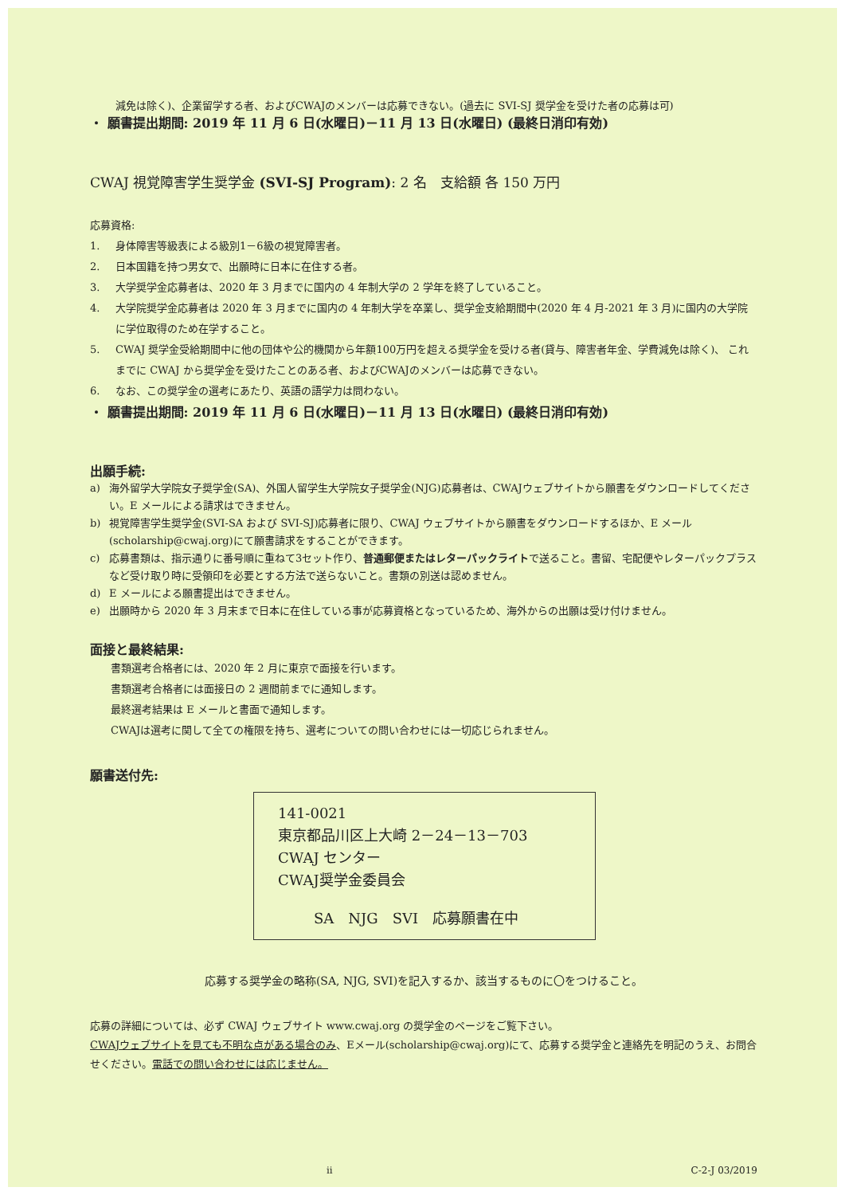減免は除く)、企業留学する者、およびCWAJのメンバーは応募できない。(過去に SVI-SJ 奨学金を受けた者の応募は可)
・ 願書提出期間: 2019 年 11 月 6 日(水曜日)－11 月 13 日(水曜日) (最終日消印有効)
CWAJ 視覚障害学生奨学金 (SVI-SJ Program): 2 名　支給額 各 150 万円
応募資格:
1. 身体障害等級表による級別1－6級の視覚障害者。
2. 日本国籍を持つ男女で、出願時に日本に在住する者。
3. 大学奨学金応募者は、2020 年 3 月までに国内の 4 年制大学の 2 学年を終了していること。
4. 大学院奨学金応募者は 2020 年 3 月までに国内の 4 年制大学を卒業し、奨学金支給期間中(2020 年 4 月-2021 年 3 月)に国内の大学院に学位取得のため在学すること。
5. CWAJ 奨学金受給期間中に他の団体や公的機関から年額100万円を超える奨学金を受ける者(貸与、障害者年金、学費減免は除く)、 これまでに CWAJ から奨学金を受けたことのある者、およびCWAJのメンバーは応募できない。
6. なお、この奨学金の選考にあたり、英語の語学力は問わない。
・ 願書提出期間: 2019 年 11 月 6 日(水曜日)－11 月 13 日(水曜日) (最終日消印有効)
出願手続:
a) 海外留学大学院女子奨学金(SA)、外国人留学生大学院女子奨学金(NJG)応募者は、CWAJウェブサイトから願書をダウンロードしてください。E メールによる請求はできません。
b) 視覚障害学生奨学金(SVI-SA および SVI-SJ)応募者に限り、CWAJ ウェブサイトから願書をダウンロードするほか、E メール(scholarship@cwaj.org)にて願書請求をすることができます。
c) 応募書類は、指示通りに番号順に重ねて3セット作り、普通郵便またはレターパックライトで送ること。書留、宅配便やレターパックプラスなど受け取り時に受領印を必要とする方法で送らないこと。書類の別送は認めません。
d) E メールによる願書提出はできません。
e) 出願時から 2020 年 3 月末まで日本に在住している事が応募資格となっているため、海外からの出願は受け付けません。
面接と最終結果:
書類選考合格者には、2020 年 2 月に東京で面接を行います。
書類選考合格者には面接日の 2 週間前までに通知します。
最終選考結果は E メールと書面で通知します。
CWAJは選考に関して全ての権限を持ち、選考についての問い合わせには一切応じられません。
願書送付先:
141-0021
東京都品川区上大崎 2－24－13－703
CWAJ センター
CWAJ奨学金委員会
SA　NJG　SVI　応募願書在中
応募する奨学金の略称(SA, NJG, SVI)を記入するか、該当するものに〇をつけること。
応募の詳細については、必ず CWAJ ウェブサイト www.cwaj.org の奨学金のページをご覧下さい。
CWAJウェブサイトを見ても不明な点がある場合のみ、Eメール(scholarship@cwaj.org)にて、応募する奨学金と連絡先を明記のうえ、お問合せください。電話での問い合わせには応じません。
ii C-2-J 03/2019